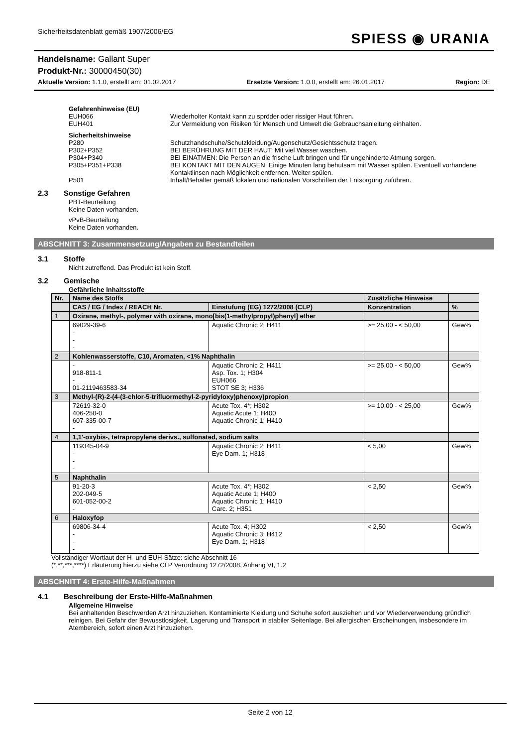Sicherheitsdatenblatt gemäß 1907/2006/EG
SPIESS ◉ URANIA
Handelsname: Gallant Super
Produkt-Nr.: 30000450(30)
Aktuelle Version: 1.1.0, erstellt am: 01.02.2017 Ersetzte Version: 1.0.0, erstellt am: 26.01.2017 Region: DE
Gefahrenhinweise (EU)
EUH066 Wiederholter Kontakt kann zu spröder oder rissiger Haut führen.
EUH401 Zur Vermeidung von Risiken für Mensch und Umwelt die Gebrauchsanleitung einhalten.
Sicherheitshinweise
P280 Schutzhandschuhe/Schutzkleidung/Augenschutz/Gesichtsschutz tragen.
P302+P352 BEI BERÜHRUNG MIT DER HAUT: Mit viel Wasser waschen.
P304+P340 BEI EINATMEN: Die Person an die frische Luft bringen und für ungehinderte Atmung sorgen.
P305+P351+P338 BEI KONTAKT MIT DEN AUGEN: Einige Minuten lang behutsam mit Wasser spülen. Eventuell vorhandene Kontaktlinsen nach Möglichkeit entfernen. Weiter spülen.
P501 Inhalt/Behälter gemäß lokalen und nationalen Vorschriften der Entsorgung zuführen.
2.3 Sonstige Gefahren
PBT-Beurteilung
Keine Daten vorhanden.
vPvB-Beurteilung
Keine Daten vorhanden.
ABSCHNITT 3: Zusammensetzung/Angaben zu Bestandteilen
3.1 Stoffe
Nicht zutreffend. Das Produkt ist kein Stoff.
3.2 Gemische
Gefährliche Inhaltsstoffe
| Nr. | Name des Stoffs | | Zusätzliche Hinweise | |
| --- | --- | --- | --- | --- |
| | CAS / EG / Index / REACH Nr. | Einstufung (EG) 1272/2008 (CLP) | Konzentration | % |
| 1 | Oxirane, methyl-, polymer with oxirane, mono[bis(1-methylpropyl)phenyl] ether | | | |
| | 69029-39-6 - - - | Aquatic Chronic 2; H411 | >= 25,00 - < 50,00 | Gew% |
| 2 | Kohlenwasserstoffe, C10, Aromaten, <1% Naphthalin | | | |
| | - 918-811-1 - 01-2119463583-34 | Aquatic Chronic 2; H411 Asp. Tox. 1; H304 EUH066 STOT SE 3; H336 | >= 25,00 - < 50,00 | Gew% |
| 3 | Methyl-(R)-2-(4-(3-chlor-5-trifluormethyl-2-pyridyloxy)phenoxy)propion | | | |
| | 72619-32-0 406-250-0 607-335-00-7 - | Acute Tox. 4*; H302 Aquatic Acute 1; H400 Aquatic Chronic 1; H410 | >= 10,00 - < 25,00 | Gew% |
| 4 | 1,1'-oxybis-, tetrapropylene derivs., sulfonated, sodium salts | | | |
| | 119345-04-9 - - - | Aquatic Chronic 2; H411 Eye Dam. 1; H318 | < 5,00 | Gew% |
| 5 | Naphthalin | | | |
| | 91-20-3 202-049-5 601-052-00-2 - | Acute Tox. 4*; H302 Aquatic Acute 1; H400 Aquatic Chronic 1; H410 Carc. 2; H351 | < 2,50 | Gew% |
| 6 | Haloxyfop | | | |
| | 69806-34-4 - - - | Acute Tox. 4; H302 Aquatic Chronic 3; H412 Eye Dam. 1; H318 | < 2,50 | Gew% |
Vollständiger Wortlaut der H- und EUH-Sätze: siehe Abschnitt 16
(*,**,***,****) Erläuterung hierzu siehe CLP Verordnung 1272/2008, Anhang VI, 1.2
ABSCHNITT 4: Erste-Hilfe-Maßnahmen
4.1 Beschreibung der Erste-Hilfe-Maßnahmen
Allgemeine Hinweise
Bei anhaltenden Beschwerden Arzt hinzuziehen. Kontaminierte Kleidung und Schuhe sofort ausziehen und vor Wiederverwendung gründlich reinigen. Bei Gefahr der Bewusstlosigkeit, Lagerung und Transport in stabiler Seitenlage. Bei allergischen Erscheinungen, insbesondere im Atembereich, sofort einen Arzt hinzuziehen.
Seite 2 von 12